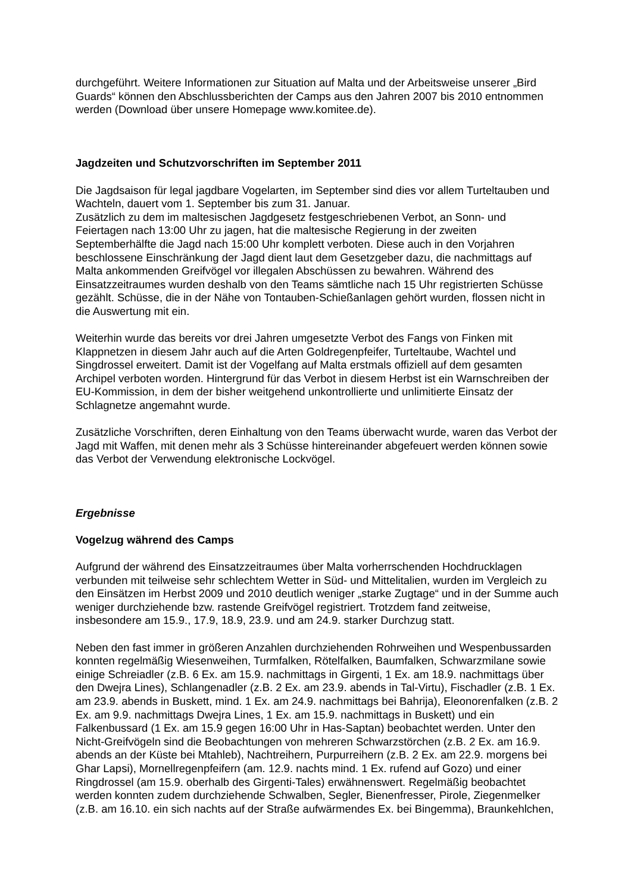durchgeführt. Weitere Informationen zur Situation auf Malta und der Arbeitsweise unserer „Bird Guards“ können den Abschlussberichten der Camps aus den Jahren 2007 bis 2010 entnommen werden (Download über unsere Homepage www.komitee.de).
Jagdzeiten und Schutzvorschriften im September 2011
Die Jagdsaison für legal jagdbare Vogelarten, im September sind dies vor allem Turteltauben und Wachteln, dauert vom 1. September bis zum 31. Januar.
Zusätzlich zu dem im maltesischen Jagdgesetz festgeschriebenen Verbot, an Sonn- und Feiertagen nach 13:00 Uhr zu jagen, hat die maltesische Regierung in der zweiten Septemberhälfte die Jagd nach 15:00 Uhr komplett verboten. Diese auch in den Vorjahren beschlossene Einschränkung der Jagd dient laut dem Gesetzgeber dazu, die nachmittags auf Malta ankommenden Greifvögel vor illegalen Abschüssen zu bewahren. Während des Einsatzzeitraumes wurden deshalb von den Teams sämtliche nach 15 Uhr registrierten Schüsse gezählt. Schüsse, die in der Nähe von Tontauben-Schießanlagen gehört wurden, flossen nicht in die Auswertung mit ein.
Weiterhin wurde das bereits vor drei Jahren umgesetzte Verbot des Fangs von Finken mit Klappnetzen in diesem Jahr auch auf die Arten Goldregenpfeifer, Turteltaube, Wachtel und Singdrossel erweitert. Damit ist der Vogelfang auf Malta erstmals offiziell auf dem gesamten Archipel verboten worden. Hintergrund für das Verbot in diesem Herbst ist ein Warnschreiben der EU-Kommission, in dem der bisher weitgehend unkontrollierte und unlimitierte Einsatz der Schlagnetze angemahnt wurde.
Zusätzliche Vorschriften, deren Einhaltung von den Teams überwacht wurde, waren das Verbot der Jagd mit Waffen, mit denen mehr als 3 Schüsse hintereinander abgefeuert werden können sowie das Verbot der Verwendung elektronische Lockvögel.
Ergebnisse
Vogelzug während des Camps
Aufgrund der während des Einsatzzeitraumes über Malta vorherrschenden Hochdrucklagen verbunden mit teilweise sehr schlechtem Wetter in Süd- und Mittelitalien, wurden im Vergleich zu den Einsätzen im Herbst 2009 und 2010 deutlich weniger „starke Zugtage“ und in der Summe auch weniger durchziehende bzw. rastende Greifvögel registriert. Trotzdem fand zeitweise, insbesondere am 15.9., 17.9, 18.9, 23.9. und am 24.9. starker Durchzug statt.
Neben den fast immer in größeren Anzahlen durchziehenden Rohrweihen und Wespenbussarden konnten regelmäßig Wiesenweihen, Turmfalken, Rötelfalken, Baumfalken, Schwarzmilane sowie einige Schreiadler (z.B. 6 Ex. am 15.9. nachmittags in Girgenti, 1 Ex. am 18.9. nachmittags über den Dwejra Lines), Schlangenadler (z.B. 2 Ex. am 23.9. abends in Tal-Virtu), Fischadler (z.B. 1 Ex. am 23.9. abends in Buskett, mind. 1 Ex. am 24.9. nachmittags bei Bahrija), Eleonorenfalken (z.B. 2 Ex. am 9.9. nachmittags Dwejra Lines, 1 Ex. am 15.9. nachmittags in Buskett) und ein Falkenbussard (1 Ex. am 15.9 gegen 16:00 Uhr in Has-Saptan) beobachtet werden. Unter den Nicht-Greifvögeln sind die Beobachtungen von mehreren Schwarzstörchen (z.B. 2 Ex. am 16.9. abends an der Küste bei Mtahleb), Nachtreihern, Purpurreihern (z.B. 2 Ex. am 22.9. morgens bei Ghar Lapsi), Mornellregenpfeifern (am. 12.9. nachts mind. 1 Ex. rufend auf Gozo) und einer Ringdrossel (am 15.9. oberhalb des Girgenti-Tales) erwähnenswert. Regelmäßig beobachtet werden konnten zudem durchziehende Schwalben, Segler, Bienenfresser, Pirole, Ziegenmelker (z.B. am 16.10. ein sich nachts auf der Straße aufwärmendes Ex. bei Bingemma), Braunkehlchen,